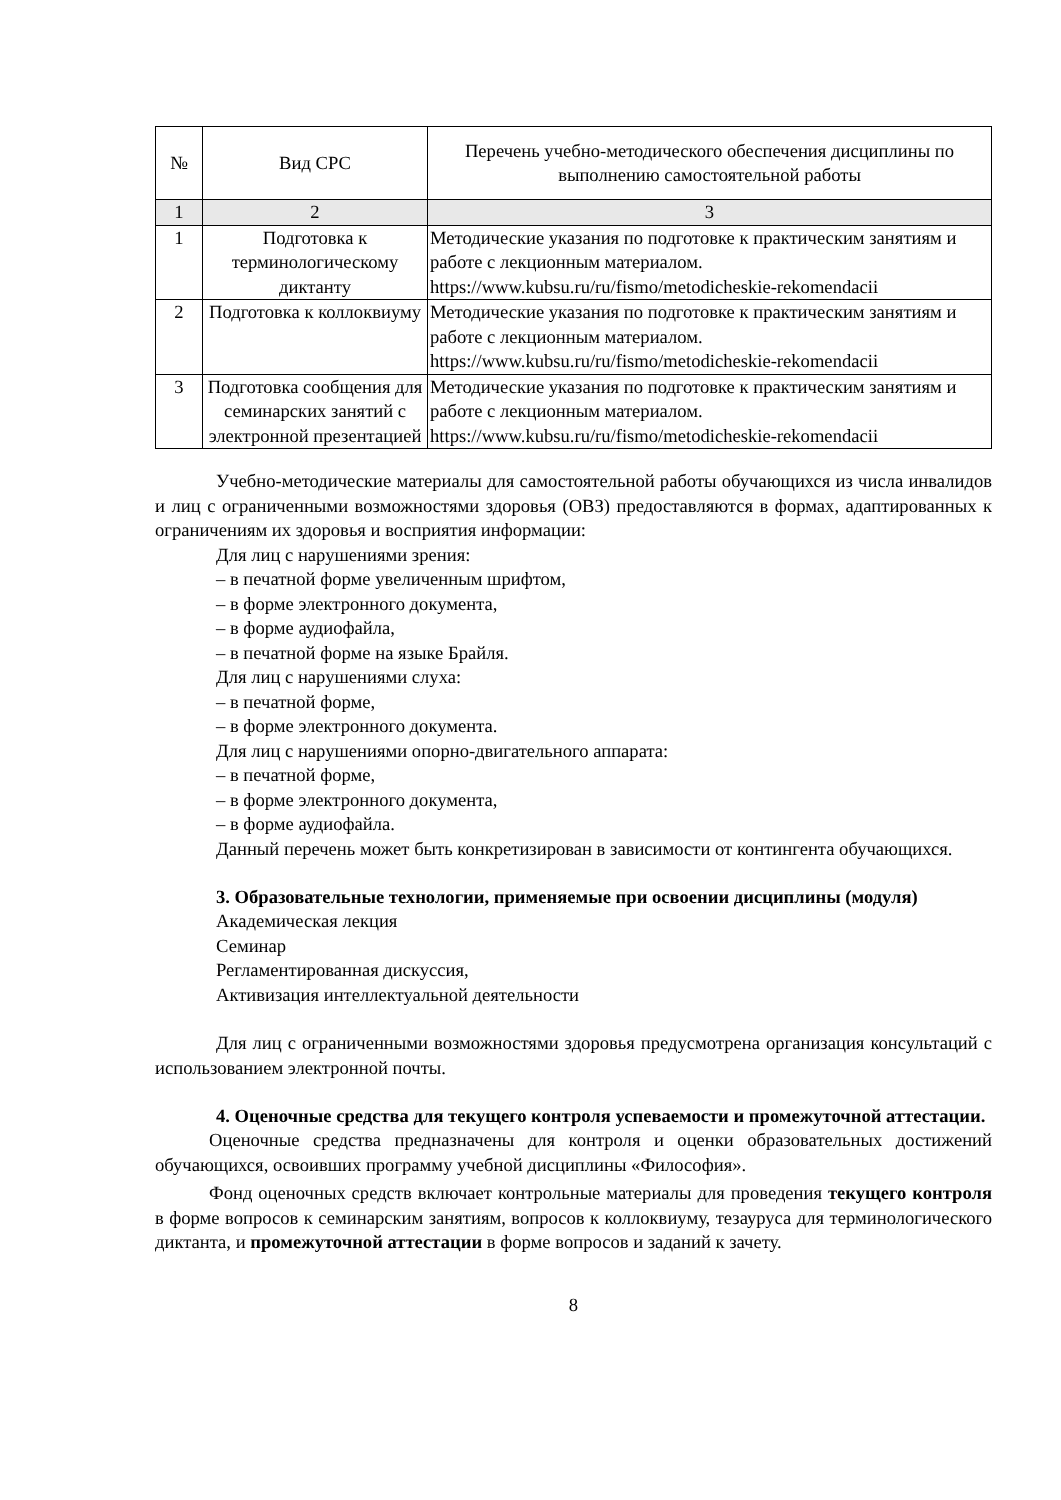| № | Вид СРС | Перечень учебно-методического обеспечения дисциплины по выполнению самостоятельной работы |
| --- | --- | --- |
| 1 | 2 | 3 |
| 1 | Подготовка к терминологическому диктанту | Методические указания по подготовке к практическим занятиям и работе с лекционным материалом. https://www.kubsu.ru/ru/fismo/metodicheskie-rekomendacii |
| 2 | Подготовка к коллоквиуму | Методические указания по подготовке к практическим занятиям и работе с лекционным материалом. https://www.kubsu.ru/ru/fismo/metodicheskie-rekomendacii |
| 3 | Подготовка сообщения для семинарских занятий с электронной презентацией | Методические указания по подготовке к практическим занятиям и работе с лекционным материалом. https://www.kubsu.ru/ru/fismo/metodicheskie-rekomendacii |
Учебно-методические материалы для самостоятельной работы обучающихся из числа инвалидов и лиц с ограниченными возможностями здоровья (ОВЗ) предоставляются в формах, адаптированных к ограничениям их здоровья и восприятия информации:
Для лиц с нарушениями зрения:
– в печатной форме увеличенным шрифтом,
– в форме электронного документа,
– в форме аудиофайла,
– в печатной форме на языке Брайля.
Для лиц с нарушениями слуха:
– в печатной форме,
– в форме электронного документа.
Для лиц с нарушениями опорно-двигательного аппарата:
– в печатной форме,
– в форме электронного документа,
– в форме аудиофайла.
Данный перечень может быть конкретизирован в зависимости от контингента обучающихся.
3. Образовательные технологии, применяемые при освоении дисциплины (модуля)
Академическая лекция
Семинар
Регламентированная дискуссия,
Активизация интеллектуальной деятельности
Для лиц с ограниченными возможностями здоровья предусмотрена организация консультаций с использованием электронной почты.
4. Оценочные средства для текущего контроля успеваемости и промежуточной аттестации.
Оценочные средства предназначены для контроля и оценки образовательных достижений обучающихся, освоивших программу учебной дисциплины «Философия».
Фонд оценочных средств включает контрольные материалы для проведения текущего контроля в форме вопросов к семинарским занятиям, вопросов к коллоквиуму, тезауруса для терминологического диктанта, и промежуточной аттестации в форме вопросов и заданий к зачету.
8